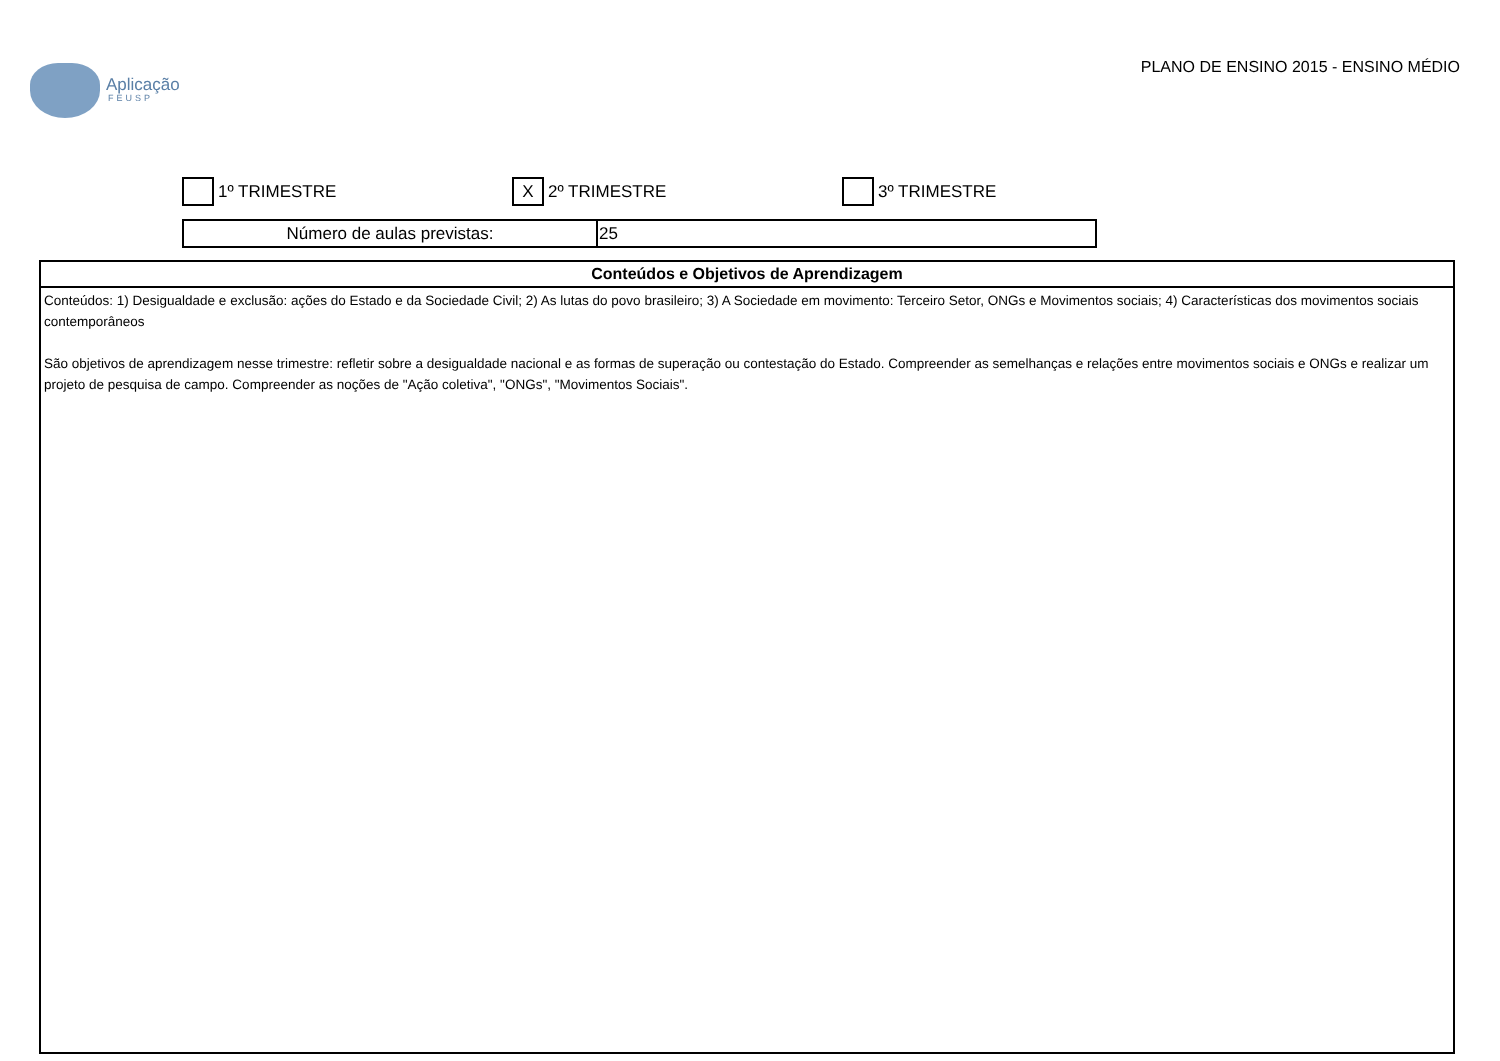Aplicação
FEUSP
PLANO DE ENSINO 2015 - ENSINO MÉDIO
1º TRIMESTRE
X 2º TRIMESTRE 3º TRIMESTRE
| Número de aulas previstas: | 25 |
| Conteúdos e Objetivos de Aprendizagem |
| --- |
| Conteúdos: 1) Desigualdade e exclusão: ações do Estado e da Sociedade Civil; 2) As lutas do povo brasileiro; 3) A Sociedade em movimento: Terceiro Setor, ONGs e Movimentos sociais; 4) Características dos movimentos sociais contemporâneos São objetivos de aprendizagem nesse trimestre: refletir sobre a desigualdade nacional e as formas de superação ou contestação do Estado. Compreender as semelhanças e relações entre movimentos sociais e ONGs e realizar um projeto de pesquisa de campo. Compreender as noções de "Ação coletiva", "ONGs", "Movimentos Sociais". |